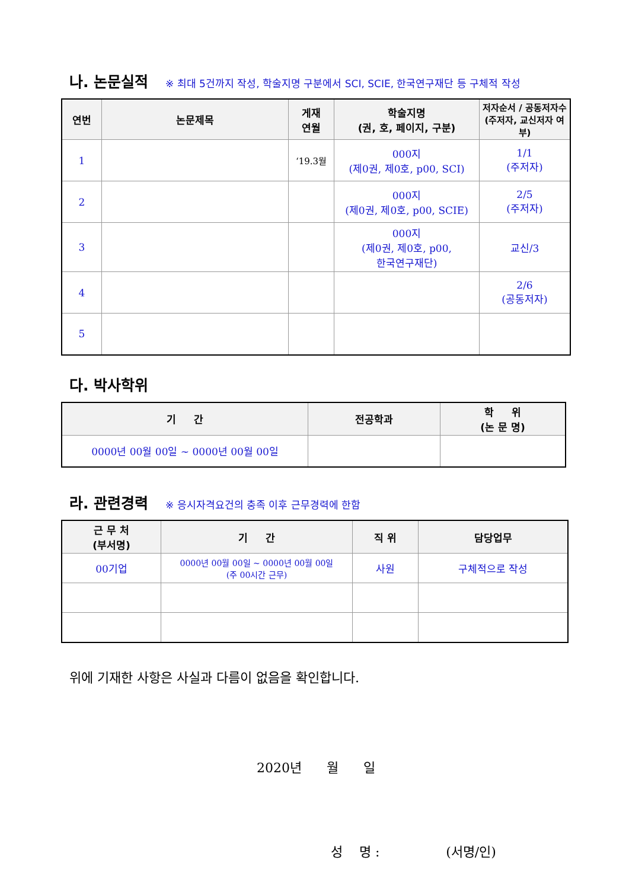나. 논문실적 ※ 최대 5건까지 작성, 학술지명 구분에서 SCI, SCIE, 한국연구재단 등 구체적 작성
| 연번 | 논문제목 | 게재 연월 | 학술지명 (권, 호, 페이지, 구분) | 저자순서 / 공동저자수 (주저자, 교신저자 여부) |
| --- | --- | --- | --- | --- |
| 1 | | ‘19.3월 | 000지 (제0권, 제0호, p00, SCI) | 1/1 (주저자) |
| 2 | | | 000지 (제0권, 제0호, p00, SCIE) | 2/5 (주저자) |
| 3 | | | 000지 (제0권, 제0호, p00, 한국연구재단) | 교신/3 |
| 4 | | | | 2/6 (공동저자) |
| 5 | | | | |
다. 박사학위
| 기 간 | 전공학과 | 학 위 (논 문 명) |
| --- | --- | --- |
| 0000년 00월 00일 ~ 0000년 00월 00일 | | |
라. 관련경력 ※ 응시자격요건의 충족 이후 근무경력에 한함
| 근 무 처 (부서명) | 기 간 | 직 위 | 담당업무 |
| --- | --- | --- | --- |
| 00기업 | 0000년 00월 00일 ~ 0000년 00월 00일 (주 00시간 근무) | 사원 | 구체적으로 작성 |
위에 기재한 사항은 사실과 다름이 없음을 확인합니다.
2020년 월 일
성 명 : (서명/인)